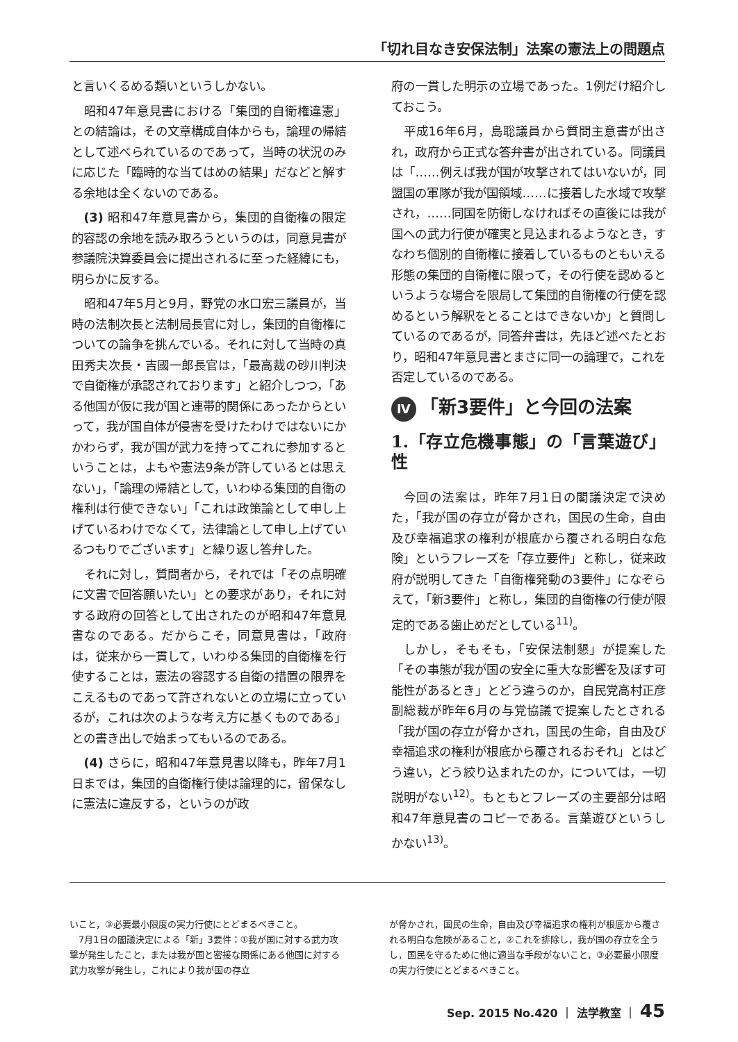「切れ目なき安保法制」法案の憲法上の問題点
と言いくるめる類いというしかない。
昭和47年意見書における「集団的自衛権違憲」との結論は，その文章構成自体からも，論理の帰結として述べられているのであって，当時の状況のみに応じた「臨時的な当てはめの結果」だなどと解する余地は全くないのである。
(3) 昭和47年意見書から，集団的自衛権の限定的容認の余地を読み取ろうというのは，同意見書が参議院決算委員会に提出されるに至った経緯にも，明らかに反する。
昭和47年5月と9月，野党の水口宏三議員が，当時の法制次長と法制局長官に対し，集団的自衛権についての論争を挑んでいる。それに対して当時の真田秀夫次長・吉國一郎長官は，「最高裁の砂川判決で自衛権が承認されております」と紹介しつつ，「ある他国が仮に我が国と連帯的関係にあったからといって，我が国自体が侵害を受けたわけではないにかかわらず，我が国が武力を持ってこれに参加するということは，よもや憲法9条が許しているとは思えない」，「論理の帰結として，いわゆる集団的自衛の権利は行使できない」「これは政策論として申し上げているわけでなくて，法律論として申し上げているつもりでございます」と繰り返し答弁した。
それに対し，質問者から，それでは「その点明確に文書で回答願いたい」との要求があり，それに対する政府の回答として出されたのが昭和47年意見書なのである。だからこそ，同意見書は，「政府は，従来から一貫して，いわゆる集団的自衛権を行使することは，憲法の容認する自衛の措置の限界をこえるものであって許されないとの立場に立っているが，これは次のような考え方に基くものである」との書き出しで始まってもいるのである。
(4) さらに，昭和47年意見書以降も，昨年7月1日までは，集団的自衛権行使は論理的に，留保なしに憲法に違反する，というのが政
府の一貫した明示の立場であった。1例だけ紹介しておこう。
平成16年6月，島聡議員から質問主意書が出され，政府から正式な答弁書が出されている。同議員は「……例えば我が国が攻撃されてはいないが，同盟国の軍隊が我が国領域……に接着した水域で攻撃され，……同国を防衛しなければその直後には我が国への武力行使が確実と見込まれるようなとき，すなわち個別的自衛権に接着しているものともいえる形態の集団的自衛権に限って，その行使を認めるというような場合を限局して集団的自衛権の行使を認めるという解釈をとることはできないか」と質問しているのであるが，同答弁書は，先ほど述べたとおり，昭和47年意見書とまさに同一の論理で，これを否定しているのである。
Ⅳ 「新3要件」と今回の法案
1.「存立危機事態」の「言葉遊び」性
今回の法案は，昨年7月1日の閣議決定で決めた，「我が国の存立が脅かされ，国民の生命，自由及び幸福追求の権利が根底から覆される明白な危険」というフレーズを「存立要件」と称し，従来政府が説明してきた「自衛権発動の3要件」になぞらえて，「新3要件」と称し，集団的自衛権の行使が限定的である歯止めだとしている<sup>11)</sup>。
しかし，そもそも，「安保法制懇」が提案した「その事態が我が国の安全に重大な影響を及ぼす可能性があるとき」とどう違うのか，自民党高村正彦副総裁が昨年6月の与党協議で提案したとされる「我が国の存立が脅かされ，国民の生命，自由及び幸福追求の権利が根底から覆されるおそれ」とはどう違い，どう絞り込まれたのか，については，一切説明がない<sup>12)</sup>。もともとフレーズの主要部分は昭和47年意見書のコピーである。言葉遊びというしかない<sup>13)</sup>。
いこと，③必要最小限度の実力行使にとどまるべきこと。
　7月1日の閣議決定による「新」3要件：①我が国に対する武力攻撃が発生したこと，または我が国と密接な関係にある他国に対する武力攻撃が発生し，これにより我が国の存立
が脅かされ，国民の生命，自由及び幸福追求の権利が根底から覆される明白な危険があること，②これを排除し，我が国の存立を全うし，国民を守るために他に適当な手段がないこと，③必要最小限度の実力行使にとどまるべきこと。
Sep. 2015 No.420 ｜ 法学教室 ｜ 45